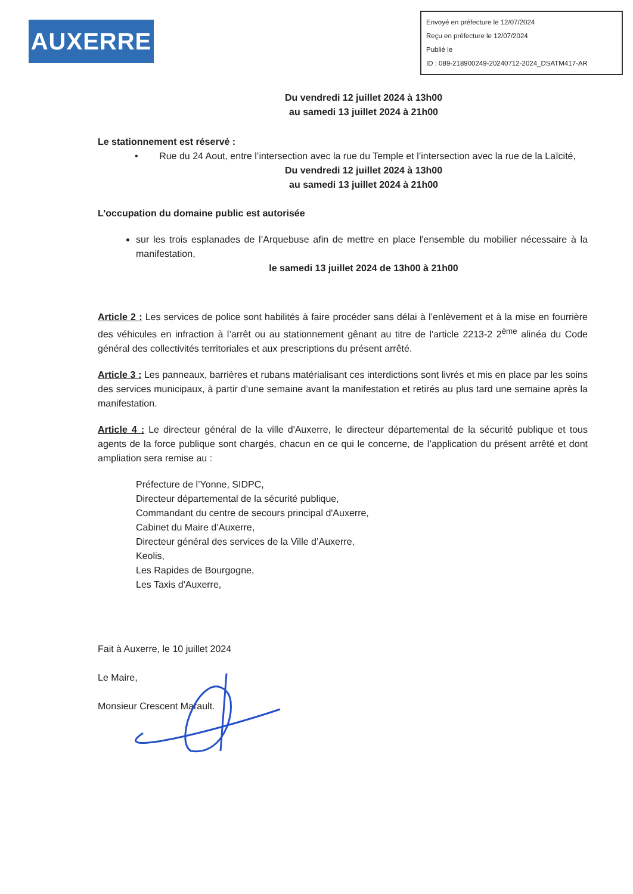AUXERRE
Envoyé en préfecture le 12/07/2024
Reçu en préfecture le 12/07/2024
Publié le
ID : 089-218900249-20240712-2024_DSATM417-AR
Du vendredi 12 juillet 2024 à 13h00
au samedi 13 juillet 2024 à 21h00
Le stationnement est réservé :
• Rue du 24 Aout, entre l’intersection avec la rue du Temple et l’intersection avec la rue de la Laïcité,
Du vendredi 12 juillet 2024 à 13h00
au samedi 13 juillet 2024 à 21h00
L’occupation du domaine public est autorisée
sur les trois esplanades de l’Arquebuse afin de mettre en place l'ensemble du mobilier nécessaire à la manifestation,
le samedi 13 juillet 2024 de 13h00 à 21h00
Article 2 : Les services de police sont habilités à faire procéder sans délai à l’enlèvement et à la mise en fourrière des véhicules en infraction à l’arrêt ou au stationnement gênant au titre de l'article 2213-2 2<sup>ème</sup> alinéa du Code général des collectivités territoriales et aux prescriptions du présent arrêté.
Article 3 : Les panneaux, barrières et rubans matérialisant ces interdictions sont livrés et mis en place par les soins des services municipaux, à partir d’une semaine avant la manifestation et retirés au plus tard une semaine après la manifestation.
Article 4 : Le directeur général de la ville d'Auxerre, le directeur départemental de la sécurité publique et tous agents de la force publique sont chargés, chacun en ce qui le concerne, de l’application du présent arrêté et dont ampliation sera remise au :
Préfecture de l’Yonne, SIDPC,
Directeur départemental de la sécurité publique,
Commandant du centre de secours principal d'Auxerre,
Cabinet du Maire d’Auxerre,
Directeur général des services de la Ville d’Auxerre,
Keolis,
Les Rapides de Bourgogne,
Les Taxis d'Auxerre,
Fait à Auxerre, le 10 juillet 2024
Le Maire,
Monsieur Crescent Marault.